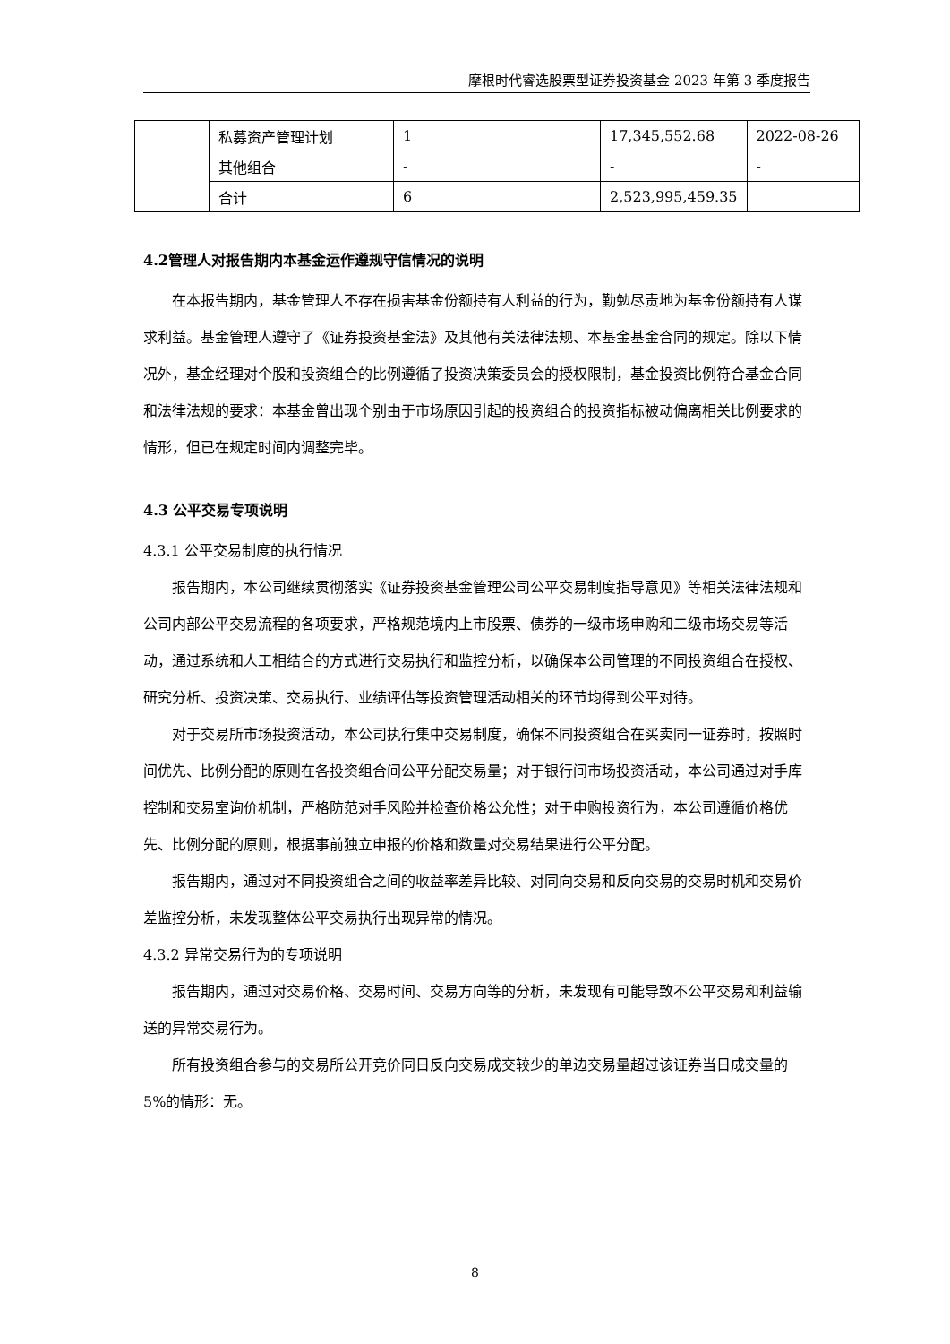摩根时代睿选股票型证券投资基金 2023 年第 3 季度报告
| | 私募资产管理计划 | 1 | 17,345,552.68 | 2022-08-26 |
| | 其他组合 | - | - | - |
| | 合计 | 6 | 2,523,995,459.35 | |
4.2管理人对报告期内本基金运作遵规守信情况的说明
在本报告期内，基金管理人不存在损害基金份额持有人利益的行为，勤勉尽责地为基金份额持有人谋求利益。基金管理人遵守了《证券投资基金法》及其他有关法律法规、本基金基金合同的规定。除以下情况外，基金经理对个股和投资组合的比例遵循了投资决策委员会的授权限制，基金投资比例符合基金合同和法律法规的要求：本基金曾出现个别由于市场原因引起的投资组合的投资指标被动偏离相关比例要求的情形，但已在规定时间内调整完毕。
4.3 公平交易专项说明
4.3.1 公平交易制度的执行情况
报告期内，本公司继续贯彻落实《证券投资基金管理公司公平交易制度指导意见》等相关法律法规和公司内部公平交易流程的各项要求，严格规范境内上市股票、债券的一级市场申购和二级市场交易等活动，通过系统和人工相结合的方式进行交易执行和监控分析，以确保本公司管理的不同投资组合在授权、研究分析、投资决策、交易执行、业绩评估等投资管理活动相关的环节均得到公平对待。
对于交易所市场投资活动，本公司执行集中交易制度，确保不同投资组合在买卖同一证券时，按照时间优先、比例分配的原则在各投资组合间公平分配交易量；对于银行间市场投资活动，本公司通过对手库控制和交易室询价机制，严格防范对手风险并检查价格公允性；对于申购投资行为，本公司遵循价格优先、比例分配的原则，根据事前独立申报的价格和数量对交易结果进行公平分配。
报告期内，通过对不同投资组合之间的收益率差异比较、对同向交易和反向交易的交易时机和交易价差监控分析，未发现整体公平交易执行出现异常的情况。
4.3.2 异常交易行为的专项说明
报告期内，通过对交易价格、交易时间、交易方向等的分析，未发现有可能导致不公平交易和利益输送的异常交易行为。
所有投资组合参与的交易所公开竞价同日反向交易成交较少的单边交易量超过该证券当日成交量的 5%的情形：无。
8